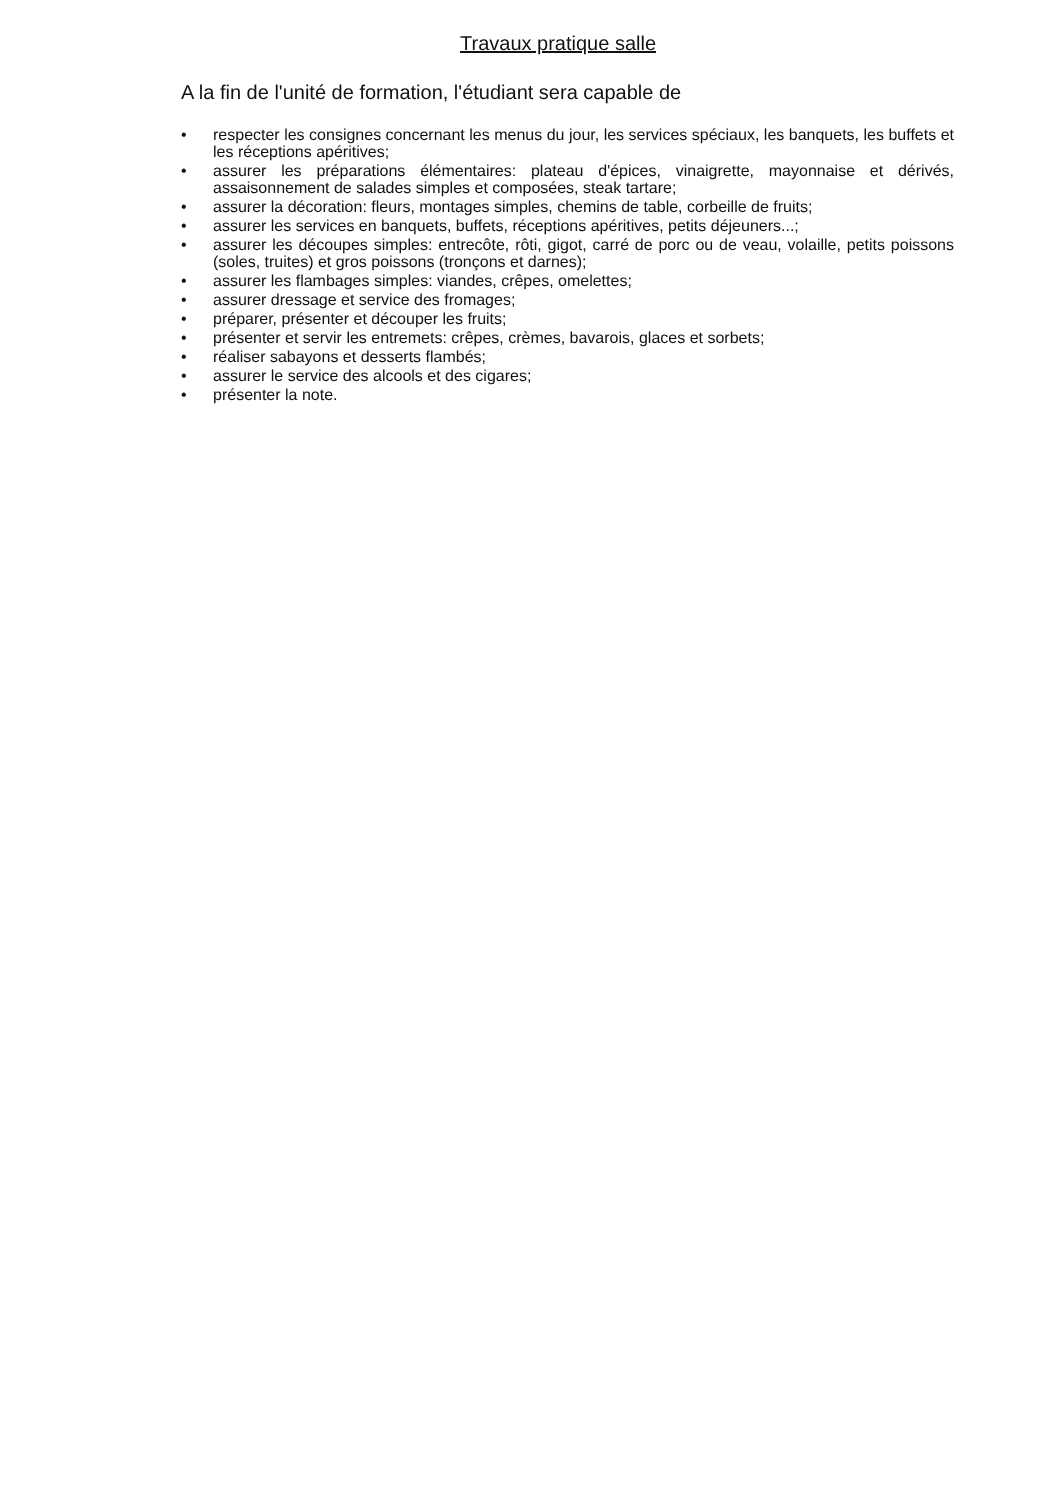Travaux pratique salle
A la fin de l'unité de formation, l'étudiant sera capable de
• respecter les consignes concernant les menus du jour, les services spéciaux, les banquets, les buffets et les réceptions apéritives;
• assurer les préparations élémentaires: plateau d'épices, vinaigrette, mayonnaise et dérivés, assaisonnement de salades simples et composées, steak tartare;
• assurer la décoration: fleurs, montages simples, chemins de table, corbeille de fruits;
• assurer les services en banquets, buffets, réceptions apéritives, petits déjeuners...;
• assurer les découpes simples: entrecôte, rôti, gigot, carré de porc ou de veau, volaille, petits poissons (soles, truites) et gros poissons (tronçons et darnes);
• assurer les flambages simples: viandes, crêpes, omelettes;
• assurer dressage et service des fromages;
• préparer, présenter et découper les fruits;
• présenter et servir les entremets: crêpes, crèmes, bavarois, glaces et sorbets;
• réaliser sabayons et desserts flambés;
• assurer le service des alcools et des cigares;
• présenter la note.